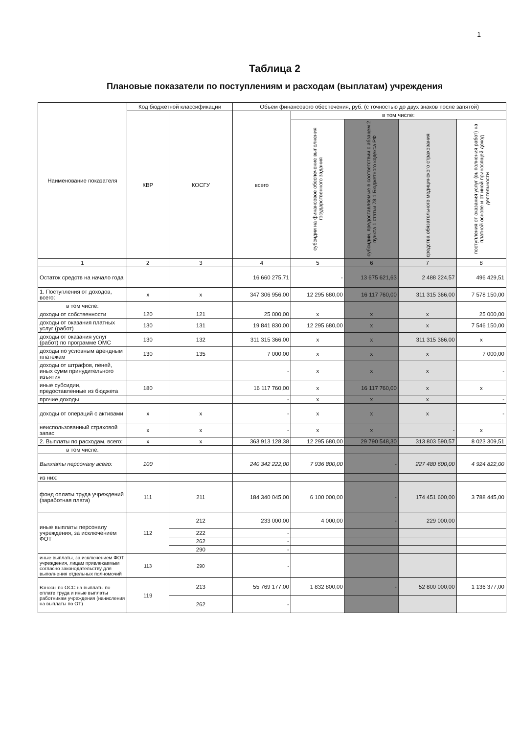1
Таблица 2
Плановые показатели по поступлениям и расходам (выплатам) учреждения
| Наименование показателя | Код бюджетной классификации | | Объем финансового обеспечения, руб. (с точностью до двух знаков после запятой) | | | | |
| --- | --- | --- | --- | --- | --- | --- | --- |
| | КВР | КОСГУ | всего | в том числе: | | | |
| | | | | субсидии на финансовое обеспечение выполнения государственного задания | субсидии, предоставляемые в соответствии с абзацем 2 пункта 1 статьи 78.1 Бюджетного кодекса РФ | средства обязательного медицинского страхования | поступления от оказания услуг (выполнения работ) на платной основе и от иной приносящей доход деятельности |
| 1 | 2 | 3 | 4 | 5 | 6 | 7 | 8 |
| Остаток средств на начало года | | | 16 660 275,71 | - | 13 675 621,63 | 2 488 224,57 | 496 429,51 |
| 1. Поступления от доходов, всего: | x | x | 347 306 956,00 | 12 295 680,00 | 16 117 760,00 | 311 315 366,00 | 7 578 150,00 |
| в том числе: | | | | | | | |
| доходы от собственности | 120 | 121 | 25 000,00 | x | x | x | 25 000,00 |
| доходы от оказания платных услуг (работ) | 130 | 131 | 19 841 830,00 | 12 295 680,00 | x | x | 7 546 150,00 |
| доходы от оказания услуг (работ) по программе ОМС | 130 | 132 | 311 315 366,00 | x | x | 311 315 366,00 | x |
| доходы по условным арендным платежам | 130 | 135 | 7 000,00 | x | x | x | 7 000,00 |
| доходы от штрафов, пеней, иных сумм принудительного изъятия | | | - | x | x | x | - |
| иные субсидии, предоставленные из бюджета | 180 | | 16 117 760,00 | x | 16 117 760,00 | x | x |
| прочие доходы | | | - | x | x | x | - |
| доходы от операций с активами | x | x | - | x | x | x | - |
| неиспользованный страховой запас | x | x | - | x | x | - | x |
| 2. Выплаты по расходам, всего: | x | x | 363 913 128,38 | 12 295 680,00 | 29 790 548,30 | 313 803 590,57 | 8 023 309,51 |
| в том числе: | | | | | | | |
| Выплаты персоналу всего: | 100 | | 240 342 222,00 | 7 936 800,00 | - | 227 480 600,00 | 4 924 822,00 |
| из них: | | | | | | | |
| фонд оплаты труда учреждений (заработная плата) | 111 | 211 | 184 340 045,00 | 6 100 000,00 | - | 174 451 600,00 | 3 788 445,00 |
| иные выплаты персоналу учреждения, за исключением ФОТ | 112 | 212 | 233 000,00 | 4 000,00 | - | 229 000,00 | |
| | | 222 | - | | | | |
| | | 262 | - | | | | |
| | | 290 | - | | | | |
| иные выплаты, за исключением ФОТ учреждения, лицам привлекаемым согласно законодательству для выполнения отдельных полномочий | 113 | 290 | - | | | | |
| Взносы по ОСС на выплаты по оплате труда и иные выплаты работникам учреждения (начисления на выплаты по ОТ) | 119 | 213 | 55 769 177,00 | 1 832 800,00 | - | 52 800 000,00 | 1 136 377,00 |
| | | 262 | - | | | | |